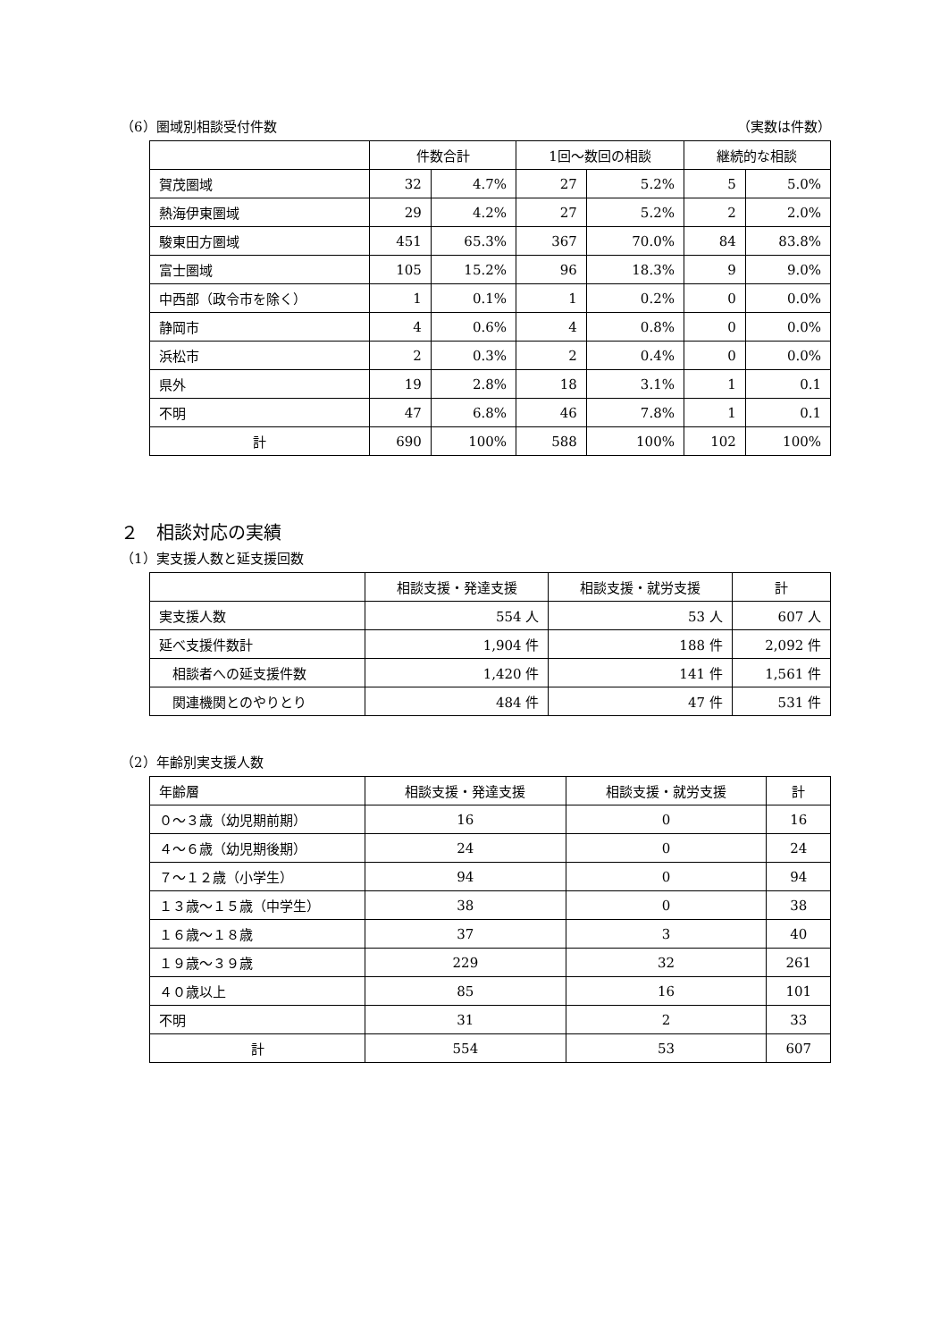（6）圏域別相談受付件数 （実数は件数）
| | 件数合計 | | 1回～数回の相談 | | 継続的な相談 | |
| --- | --- | --- | --- | --- | --- | --- |
| 賀茂圏域 | 32 | 4.7% | 27 | 5.2% | 5 | 5.0% |
| 熱海伊東圏域 | 29 | 4.2% | 27 | 5.2% | 2 | 2.0% |
| 駿東田方圏域 | 451 | 65.3% | 367 | 70.0% | 84 | 83.8% |
| 富士圏域 | 105 | 15.2% | 96 | 18.3% | 9 | 9.0% |
| 中西部（政令市を除く） | 1 | 0.1% | 1 | 0.2% | 0 | 0.0% |
| 静岡市 | 4 | 0.6% | 4 | 0.8% | 0 | 0.0% |
| 浜松市 | 2 | 0.3% | 2 | 0.4% | 0 | 0.0% |
| 県外 | 19 | 2.8% | 18 | 3.1% | 1 | 0.1 |
| 不明 | 47 | 6.8% | 46 | 7.8% | 1 | 0.1 |
| 計 | 690 | 100% | 588 | 100% | 102 | 100% |
２　相談対応の実績
（1）実支援人数と延支援回数
| | 相談支援・発達支援 | 相談支援・就労支援 | 計 |
| --- | --- | --- | --- |
| 実支援人数 | 554 人 | 53 人 | 607 人 |
| 延べ支援件数計 | 1,904 件 | 188 件 | 2,092 件 |
| 相談者への延支援件数 | 1,420 件 | 141 件 | 1,561 件 |
| 関連機関とのやりとり | 484 件 | 47 件 | 531 件 |
（2）年齢別実支援人数
| 年齢層 | 相談支援・発達支援 | 相談支援・就労支援 | 計 |
| ０～３歳（幼児期前期） | 16 | 0 | 16 |
| ４～６歳（幼児期後期） | 24 | 0 | 24 |
| ７～１２歳（小学生） | 94 | 0 | 94 |
| １３歳～１５歳（中学生） | 38 | 0 | 38 |
| １６歳～１８歳 | 37 | 3 | 40 |
| １９歳～３９歳 | 229 | 32 | 261 |
| ４０歳以上 | 85 | 16 | 101 |
| 不明 | 31 | 2 | 33 |
| 計 | 554 | 53 | 607 |